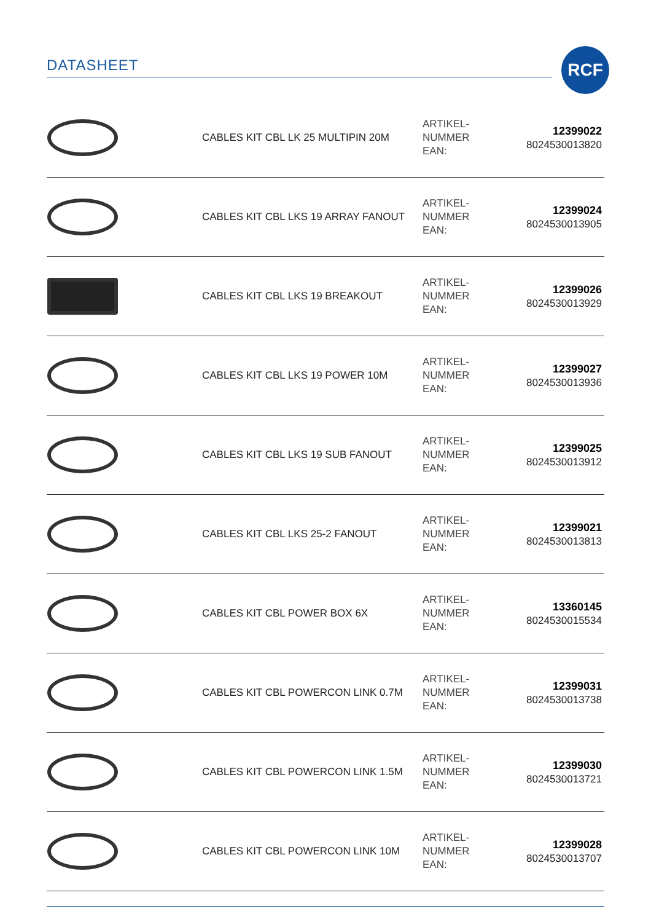DATASHEET RCF
| | CABLES KIT CBL LK 25 MULTIPIN 20M | ARTIKEL- NUMMER EAN: | 12399022 8024530013820 |
| | CABLES KIT CBL LKS 19 ARRAY FANOUT | ARTIKEL- NUMMER EAN: | 12399024 8024530013905 |
| | CABLES KIT CBL LKS 19 BREAKOUT | ARTIKEL- NUMMER EAN: | 12399026 8024530013929 |
| | CABLES KIT CBL LKS 19 POWER 10M | ARTIKEL- NUMMER EAN: | 12399027 8024530013936 |
| | CABLES KIT CBL LKS 19 SUB FANOUT | ARTIKEL- NUMMER EAN: | 12399025 8024530013912 |
| | CABLES KIT CBL LKS 25-2 FANOUT | ARTIKEL- NUMMER EAN: | 12399021 8024530013813 |
| | CABLES KIT CBL POWER BOX 6X | ARTIKEL- NUMMER EAN: | 13360145 8024530015534 |
| | CABLES KIT CBL POWERCON LINK 0.7M | ARTIKEL- NUMMER EAN: | 12399031 8024530013738 |
| | CABLES KIT CBL POWERCON LINK 1.5M | ARTIKEL- NUMMER EAN: | 12399030 8024530013721 |
| | CABLES KIT CBL POWERCON LINK 10M | ARTIKEL- NUMMER EAN: | 12399028 8024530013707 |